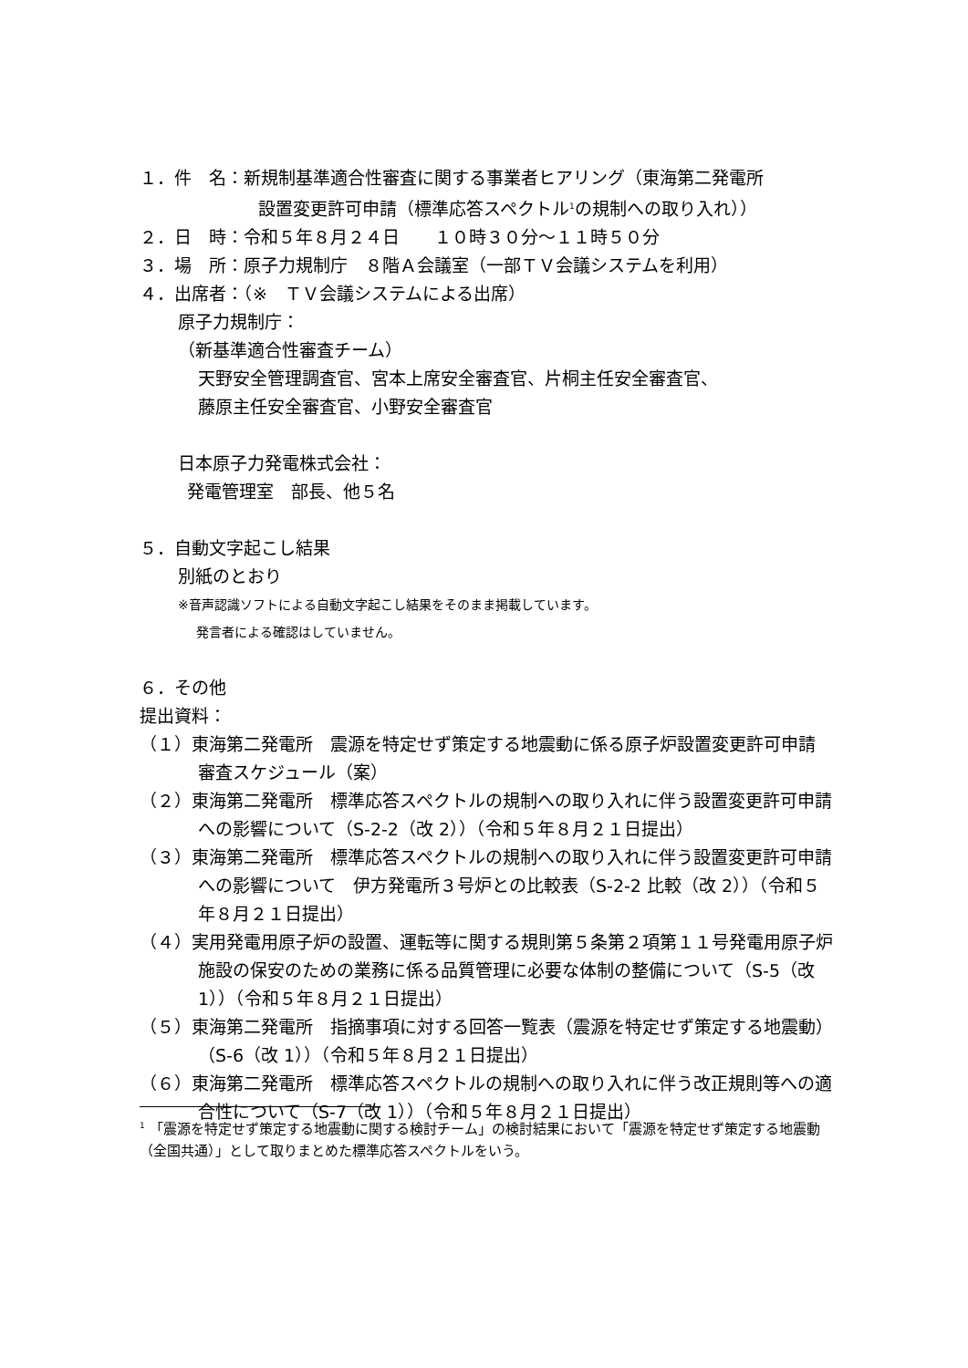１．件　名：新規制基準適合性審査に関する事業者ヒアリング（東海第二発電所
設置変更許可申請（標準応答スペクトル<sup>1</sup>の規制への取り入れ））
２．日　時：令和５年８月２４日　　１０時３０分～１１時５０分
３．場　所：原子力規制庁　８階Ａ会議室（一部ＴＶ会議システムを利用）
４．出席者：（※　ＴＶ会議システムによる出席）
原子力規制庁：
（新基準適合性審査チーム）
天野安全管理調査官、宮本上席安全審査官、片桐主任安全審査官、
藤原主任安全審査官、小野安全審査官
日本原子力発電株式会社：
発電管理室　部長、他５名
５．自動文字起こし結果
別紙のとおり
※音声認識ソフトによる自動文字起こし結果をそのまま掲載しています。
発言者による確認はしていません。
６．その他
提出資料：
（１）東海第二発電所　震源を特定せず策定する地震動に係る原子炉設置変更許可申請　審査スケジュール（案）
（２）東海第二発電所　標準応答スペクトルの規制への取り入れに伴う設置変更許可申請への影響について（S-2-2（改 2））（令和５年８月２１日提出）
（３）東海第二発電所　標準応答スペクトルの規制への取り入れに伴う設置変更許可申請への影響について　伊方発電所３号炉との比較表（S-2-2 比較（改 2））（令和５年８月２１日提出）
（４）実用発電用原子炉の設置、運転等に関する規則第５条第２項第１１号発電用原子炉施設の保安のための業務に係る品質管理に必要な体制の整備について（S-5（改 1））（令和５年８月２１日提出）
（５）東海第二発電所　指摘事項に対する回答一覧表（震源を特定せず策定する地震動）（S-6（改 1））（令和５年８月２１日提出）
（６）東海第二発電所　標準応答スペクトルの規制への取り入れに伴う改正規則等への適合性について（S-7（改 1））（令和５年８月２１日提出）
<sup>1</sup> 「震源を特定せず策定する地震動に関する検討チーム」の検討結果において「震源を特定せず策定する地震動（全国共通）」として取りまとめた標準応答スペクトルをいう。